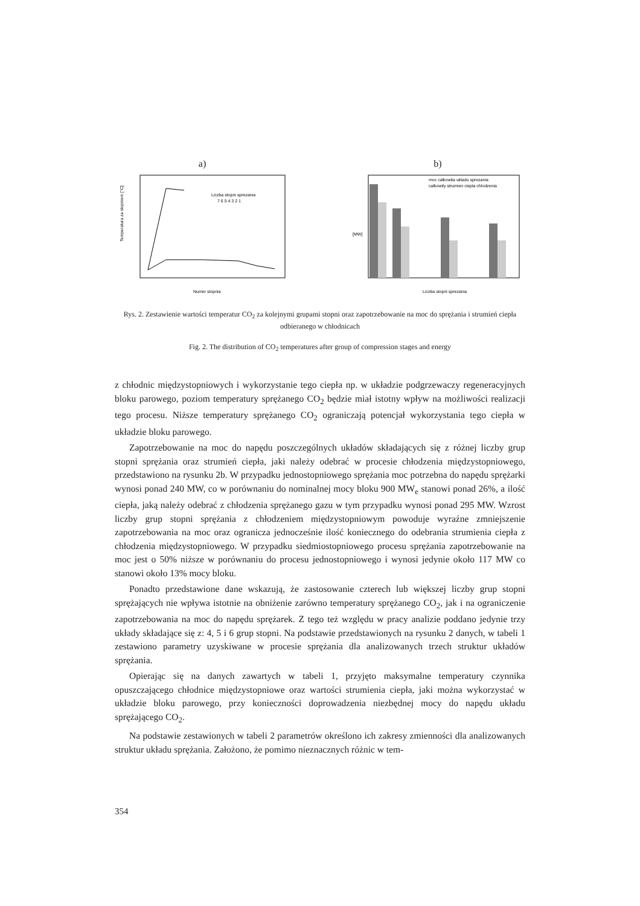a)
Temperatura za stopniem [°C]
Numer stopnia
Liczba stopni sprezania
7 6 5 4 3 2 1
b)
moc calkowita ukladu sprezania
calkowity strumien ciepla chlodzenia
[MW]
Liczba stopni sprezania
Rys. 2. Zestawienie wartości temperatur CO<sub>2</sub> za kolejnymi grupami stopni oraz zapotrzebowanie na moc do sprężania i strumień ciepła odbieranego w chłodnicach
Fig. 2. The distribution of CO<sub>2</sub> temperatures after group of compression stages and energy
z chłodnic międzystopniowych i wykorzystanie tego ciepła np. w układzie podgrzewaczy regeneracyjnych bloku parowego, poziom temperatury sprężanego CO<sub>2</sub> będzie miał istotny wpływ na możliwości realizacji tego procesu. Niższe temperatury sprężanego CO<sub>2</sub> ograniczają potencjał wykorzystania tego ciepła w układzie bloku parowego.
Zapotrzebowanie na moc do napędu poszczególnych układów składających się z różnej liczby grup stopni sprężania oraz strumień ciepła, jaki należy odebrać w procesie chłodzenia międzystopniowego, przedstawiono na rysunku 2b. W przypadku jednostopniowego sprężania moc potrzebna do napędu sprężarki wynosi ponad 240 MW, co w porównaniu do nominalnej mocy bloku 900 MW<sub>e</sub> stanowi ponad 26%, a ilość ciepła, jaką należy odebrać z chłodzenia sprężanego gazu w tym przypadku wynosi ponad 295 MW. Wzrost liczby grup stopni sprężania z chłodzeniem międzystopniowym powoduje wyraźne zmniejszenie zapotrzebowania na moc oraz ogranicza jednocześnie ilość koniecznego do odebrania strumienia ciepła z chłodzenia międzystopniowego. W przypadku siedmiostopniowego procesu sprężania zapotrzebowanie na moc jest o 50% niższe w porównaniu do procesu jednostopniowego i wynosi jedynie około 117 MW co stanowi około 13% mocy bloku.
Ponadto przedstawione dane wskazują, że zastosowanie czterech lub większej liczby grup stopni sprężających nie wpływa istotnie na obniżenie zarówno temperatury sprężanego CO<sub>2</sub>, jak i na ograniczenie zapotrzebowania na moc do napędu sprężarek. Z tego też względu w pracy analizie poddano jedynie trzy układy składające się z: 4, 5 i 6 grup stopni. Na podstawie przedstawionych na rysunku 2 danych, w tabeli 1 zestawiono parametry uzyskiwane w procesie sprężania dla analizowanych trzech struktur układów sprężania.
Opierając się na danych zawartych w tabeli 1, przyjęto maksymalne temperatury czynnika opuszczającego chłodnice międzystopniowe oraz wartości strumienia ciepła, jaki można wykorzystać w układzie bloku parowego, przy konieczności doprowadzenia niezbędnej mocy do napędu układu sprężającego CO<sub>2</sub>.
Na podstawie zestawionych w tabeli 2 parametrów określono ich zakresy zmienności dla analizowanych struktur układu sprężania. Założono, że pomimo nieznacznych różnic w tem-
354